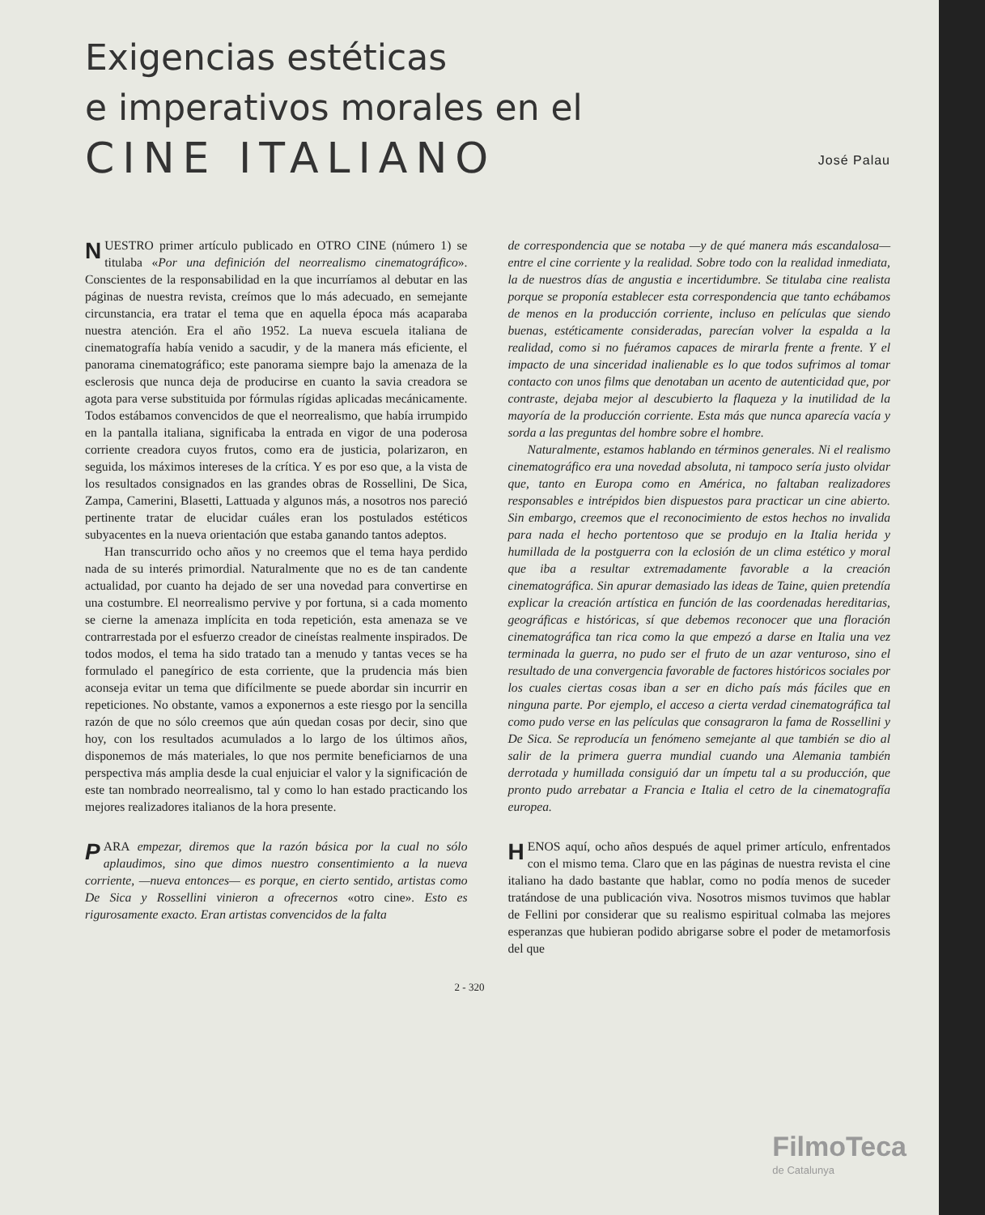Exigencias estéticas
e imperativos morales en el
CINE ITALIANO
José Palau
NUESTRO primer artículo publicado en OTRO CINE (número 1) se titulaba «Por una definición del neorrealismo cinematográfico». Conscientes de la responsabilidad en la que incurríamos al debutar en las páginas de nuestra revista, creímos que lo más adecuado, en semejante circunstancia, era tratar el tema que en aquella época más acaparaba nuestra atención. Era el año 1952. La nueva escuela italiana de cinematografía había venido a sacudir, y de la manera más eficiente, el panorama cinematográfico; este panorama siempre bajo la amenaza de la esclerosis que nunca deja de producirse en cuanto la savia creadora se agota para verse substituida por fórmulas rígidas aplicadas mecánicamente. Todos estábamos convencidos de que el neorrealismo, que había irrumpido en la pantalla italiana, significaba la entrada en vigor de una poderosa corriente creadora cuyos frutos, como era de justicia, polarizaron, en seguida, los máximos intereses de la crítica. Y es por eso que, a la vista de los resultados consignados en las grandes obras de Rossellini, De Sica, Zampa, Camerini, Blasetti, Lattuada y algunos más, a nosotros nos pareció pertinente tratar de elucidar cuáles eran los postulados estéticos subyacentes en la nueva orientación que estaba ganando tantos adeptos.
Han transcurrido ocho años y no creemos que el tema haya perdido nada de su interés primordial. Naturalmente que no es de tan candente actualidad, por cuanto ha dejado de ser una novedad para convertirse en una costumbre. El neorrealismo pervive y por fortuna, si a cada momento se cierne la amenaza implícita en toda repetición, esta amenaza se ve contrarrestada por el esfuerzo creador de cineístas realmente inspirados. De todos modos, el tema ha sido tratado tan a menudo y tantas veces se ha formulado el panegírico de esta corriente, que la prudencia más bien aconseja evitar un tema que difícilmente se puede abordar sin incurrir en repeticiones. No obstante, vamos a exponernos a este riesgo por la sencilla razón de que no sólo creemos que aún quedan cosas por decir, sino que hoy, con los resultados acumulados a lo largo de los últimos años, disponemos de más materiales, lo que nos permite beneficiarnos de una perspectiva más amplia desde la cual enjuiciar el valor y la significación de este tan nombrado neorrealismo, tal y como lo han estado practicando los mejores realizadores italianos de la hora presente.
PARA empezar, diremos que la razón básica por la cual no sólo aplaudimos, sino que dimos nuestro consentimiento a la nueva corriente, —nueva entonces— es porque, en cierto sentido, artistas como De Sica y Rossellini vinieron a ofrecernos «otro cine». Esto es rigurosamente exacto. Eran artistas convencidos de la falta
de correspondencia que se notaba —y de qué manera más escandalosa— entre el cine corriente y la realidad. Sobre todo con la realidad inmediata, la de nuestros días de angustia e incertidumbre. Se titulaba cine realista porque se proponía establecer esta correspondencia que tanto echábamos de menos en la producción corriente, incluso en películas que siendo buenas, estéticamente consideradas, parecían volver la espalda a la realidad, como si no fuéramos capaces de mirarla frente a frente. Y el impacto de una sinceridad inalienable es lo que todos sufrimos al tomar contacto con unos films que denotaban un acento de autenticidad que, por contraste, dejaba mejor al descubierto la flaqueza y la inutilidad de la mayoría de la producción corriente. Esta más que nunca aparecía vacía y sorda a las preguntas del hombre sobre el hombre.
Naturalmente, estamos hablando en términos generales. Ni el realismo cinematográfico era una novedad absoluta, ni tampoco sería justo olvidar que, tanto en Europa como en América, no faltaban realizadores responsables e intrépidos bien dispuestos para practicar un cine abierto. Sin embargo, creemos que el reconocimiento de estos hechos no invalida para nada el hecho portentoso que se produjo en la Italia herida y humillada de la postguerra con la eclosión de un clima estético y moral que iba a resultar extremadamente favorable a la creación cinematográfica. Sin apurar demasiado las ideas de Taine, quien pretendía explicar la creación artística en función de las coordenadas hereditarias, geográficas e históricas, sí que debemos reconocer que una floración cinematográfica tan rica como la que empezó a darse en Italia una vez terminada la guerra, no pudo ser el fruto de un azar venturoso, sino el resultado de una convergencia favorable de factores históricos sociales por los cuales ciertas cosas iban a ser en dicho país más fáciles que en ninguna parte. Por ejemplo, el acceso a cierta verdad cinematográfica tal como pudo verse en las películas que consagraron la fama de Rossellini y De Sica. Se reproducía un fenómeno semejante al que también se dio al salir de la primera guerra mundial cuando una Alemania también derrotada y humillada consiguió dar un ímpetu tal a su producción, que pronto pudo arrebatar a Francia e Italia el cetro de la cinematografía europea.
HENOS aquí, ocho años después de aquel primer artículo, enfrentados con el mismo tema. Claro que en las páginas de nuestra revista el cine italiano ha dado bastante que hablar, como no podía menos de suceder tratándose de una publicación viva. Nosotros mismos tuvimos que hablar de Fellini por considerar que su realismo espiritual colmaba las mejores esperanzas que hubieran podido abrigarse sobre el poder de metamorfosis del que
2 - 320
FilmoTeca
de Catalunya